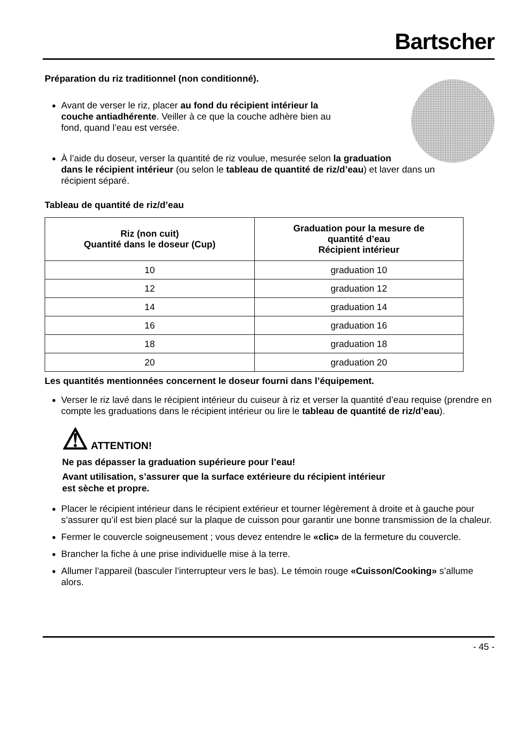Bartscher
Préparation du riz traditionnel (non conditionné).
Avant de verser le riz, placer au fond du récipient intérieur la couche antiadhérente. Veiller à ce que la couche adhère bien au fond, quand l’eau est versée.
À l’aide du doseur, verser la quantité de riz voulue, mesurée selon la graduation dans le récipient intérieur (ou selon le tableau de quantité de riz/d’eau) et laver dans un récipient séparé.
Tableau de quantité de riz/d’eau
| Riz (non cuit) Quantité dans le doseur (Cup) | Graduation pour la mesure de quantité d’eau Récipient intérieur |
| --- | --- |
| 10 | graduation 10 |
| 12 | graduation 12 |
| 14 | graduation 14 |
| 16 | graduation 16 |
| 18 | graduation 18 |
| 20 | graduation 20 |
Les quantités mentionnées concernent le doseur fourni dans l’équipement.
Verser le riz lavé dans le récipient intérieur du cuiseur à riz et verser la quantité d’eau requise (prendre en compte les graduations dans le récipient intérieur ou lire le tableau de quantité de riz/d’eau).
⚠ ATTENTION!
Ne pas dépasser la graduation supérieure pour l’eau!
Avant utilisation, s’assurer que la surface extérieure du récipient intérieur
est sèche et propre.
Placer le récipient intérieur dans le récipient extérieur et tourner légèrement à droite et à gauche pour s’assurer qu’il est bien placé sur la plaque de cuisson pour garantir une bonne transmission de la chaleur.
Fermer le couvercle soigneusement ; vous devez entendre le «clic» de la fermeture du couvercle.
Brancher la fiche à une prise individuelle mise à la terre.
Allumer l’appareil (basculer l’interrupteur vers le bas). Le témoin rouge «Cuisson/Cooking» s’allume alors.
- 45 -